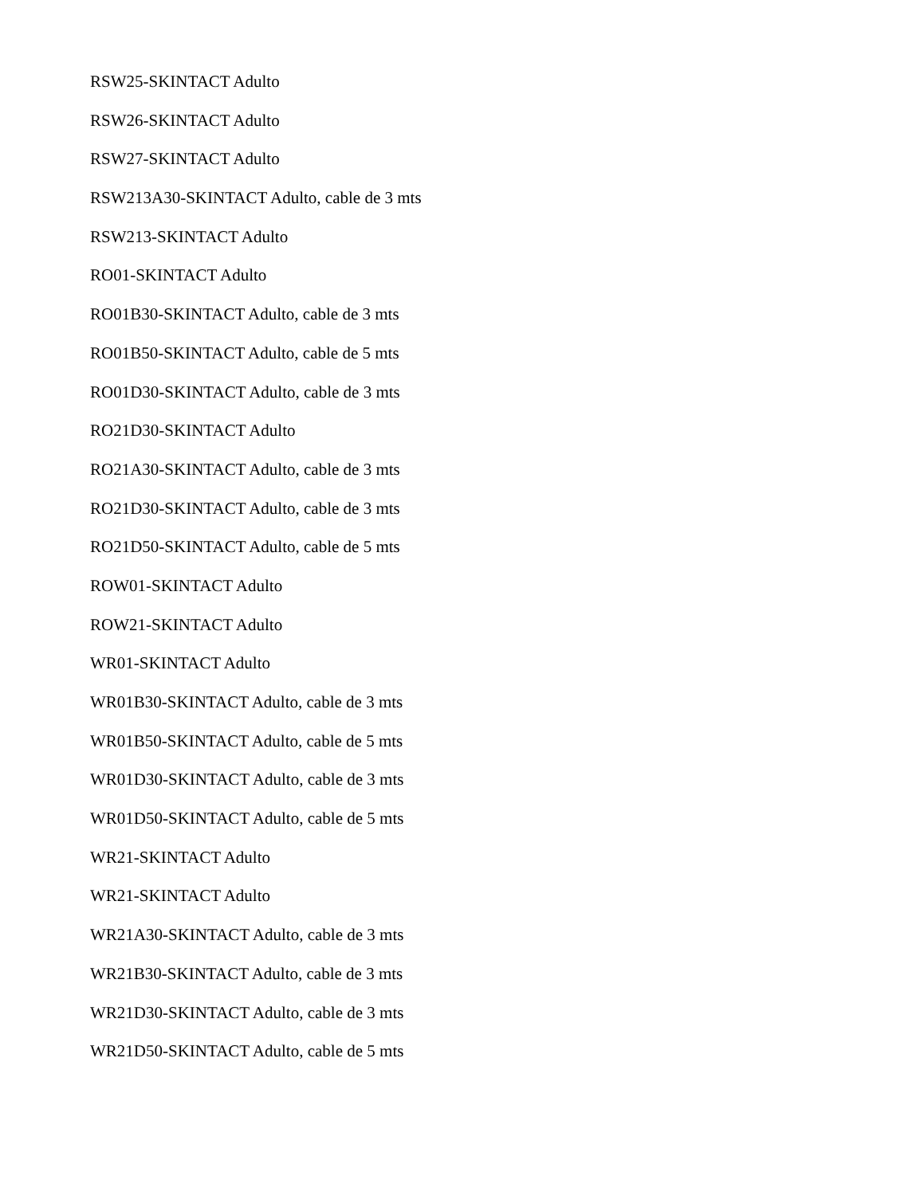RSW25-SKINTACT Adulto
RSW26-SKINTACT Adulto
RSW27-SKINTACT Adulto
RSW213A30-SKINTACT Adulto, cable de 3 mts
RSW213-SKINTACT Adulto
RO01-SKINTACT Adulto
RO01B30-SKINTACT Adulto, cable de 3 mts
RO01B50-SKINTACT Adulto, cable de 5 mts
RO01D30-SKINTACT Adulto, cable de 3 mts
RO21D30-SKINTACT Adulto
RO21A30-SKINTACT Adulto, cable de 3 mts
RO21D30-SKINTACT Adulto, cable de 3 mts
RO21D50-SKINTACT Adulto, cable de 5 mts
ROW01-SKINTACT Adulto
ROW21-SKINTACT Adulto
WR01-SKINTACT Adulto
WR01B30-SKINTACT Adulto, cable de 3 mts
WR01B50-SKINTACT Adulto, cable de 5 mts
WR01D30-SKINTACT Adulto, cable de 3 mts
WR01D50-SKINTACT Adulto, cable de 5 mts
WR21-SKINTACT Adulto
WR21-SKINTACT Adulto
WR21A30-SKINTACT Adulto, cable de 3 mts
WR21B30-SKINTACT Adulto, cable de 3 mts
WR21D30-SKINTACT Adulto, cable de 3 mts
WR21D50-SKINTACT Adulto, cable de 5 mts